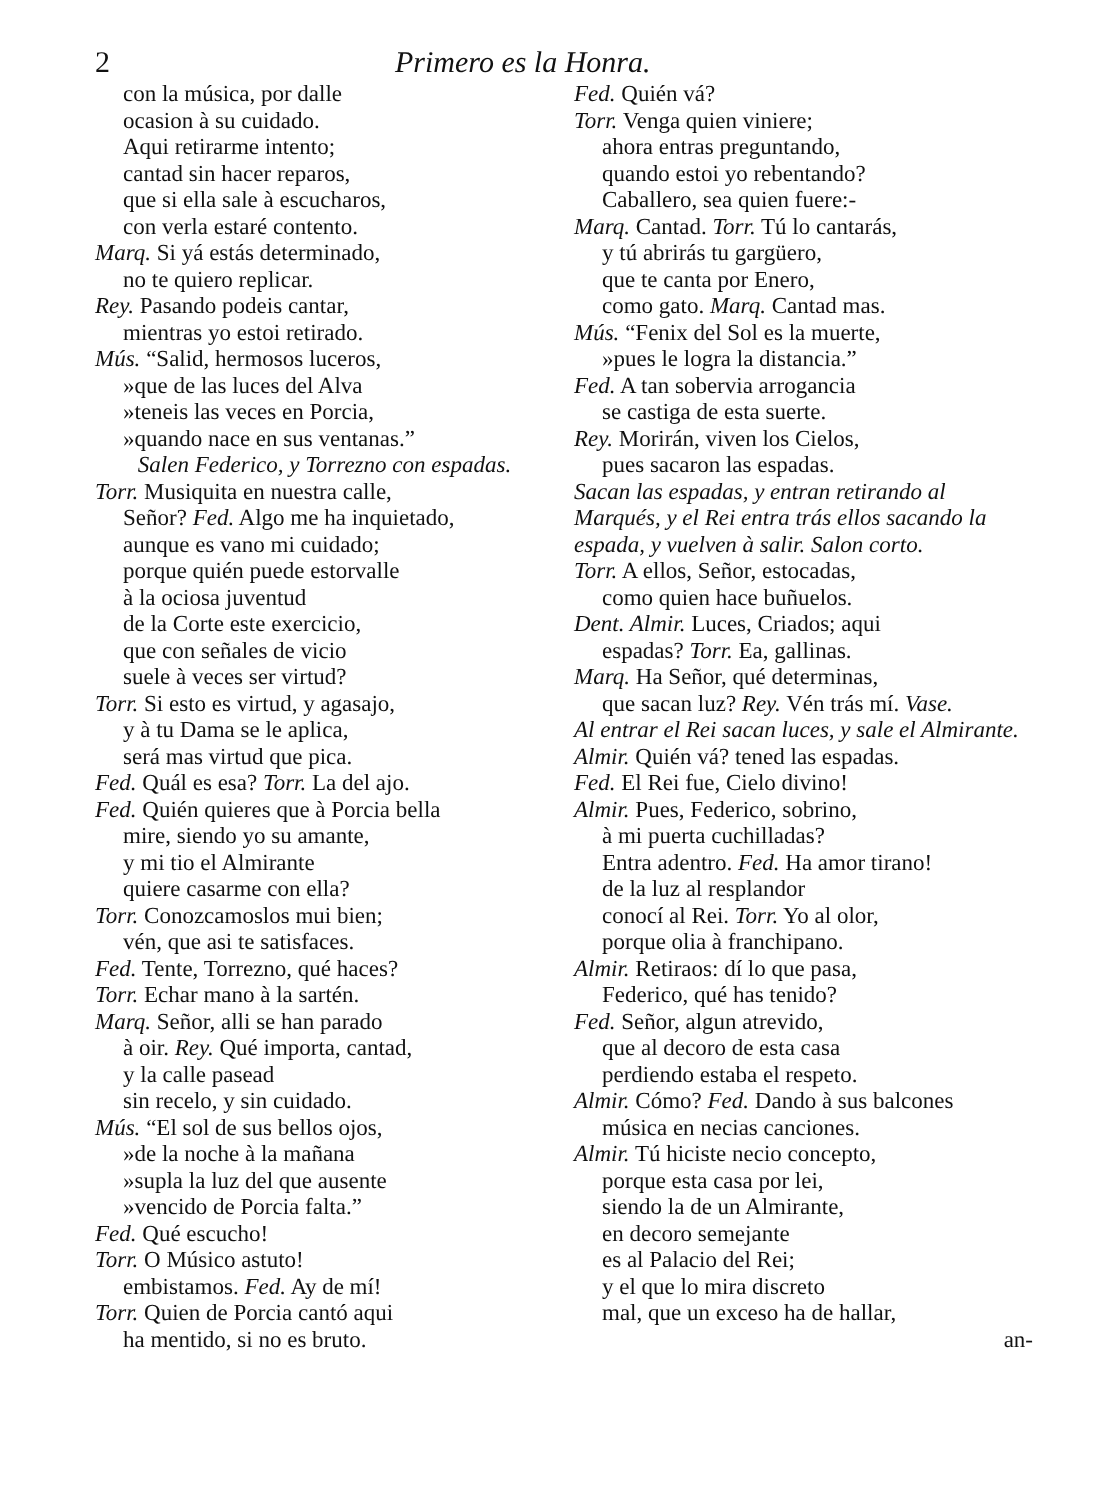2 Primero es la Honra.
con la música, por dalle
ocasion à su cuidado.
Aqui retirarme intento;
cantad sin hacer reparos,
que si ella sale à escucharos,
con verla estaré contento.
Marq. Si yá estás determinado,
no te quiero replicar.
Rey. Pasando podeis cantar,
mientras yo estoi retirado.
Mús. “Salid, hermosos luceros,
»que de las luces del Alva
»teneis las veces en Porcia,
»quando nace en sus ventanas.”
Salen Federico, y Torrezno con espadas.
Torr. Musiquita en nuestra calle,
Señor? Fed. Algo me ha inquietado,
aunque es vano mi cuidado;
porque quién puede estorvalle
à la ociosa juventud
de la Corte este exercicio,
que con señales de vicio
suele à veces ser virtud?
Torr. Si esto es virtud, y agasajo,
y à tu Dama se le aplica,
será mas virtud que pica.
Fed. Quál es esa? Torr. La del ajo.
Fed. Quién quieres que à Porcia bella
mire, siendo yo su amante,
y mi tio el Almirante
quiere casarme con ella?
Torr. Conozcamoslos mui bien;
vén, que asi te satisfaces.
Fed. Tente, Torrezno, qué haces?
Torr. Echar mano à la sartén.
Marq. Señor, alli se han parado
à oir. Rey. Qué importa, cantad,
y la calle pasead
sin recelo, y sin cuidado.
Mús. “El sol de sus bellos ojos,
»de la noche à la mañana
»supla la luz del que ausente
»vencido de Porcia falta.”
Fed. Qué escucho!
Torr. O Músico astuto!
embistamos. Fed. Ay de mí!
Torr. Quien de Porcia cantó aqui
ha mentido, si no es bruto.
Fed. Quién vá?
Torr. Venga quien viniere;
ahora entras preguntando,
quando estoi yo rebentando?
Caballero, sea quien fuere:-
Marq. Cantad. Torr. Tú lo cantarás,
y tú abrirás tu gargüero,
que te canta por Enero,
como gato. Marq. Cantad mas.
Mús. “Fenix del Sol es la muerte,
»pues le logra la distancia.”
Fed. A tan sobervia arrogancia
se castiga de esta suerte.
Rey. Morirán, viven los Cielos,
pues sacaron las espadas.
Sacan las espadas, y entran retirando al Marqués, y el Rei entra trás ellos sacando la espada, y vuelven à salir. Salon corto.
Torr. A ellos, Señor, estocadas,
como quien hace buñuelos.
Dent. Almir. Luces, Criados; aqui
espadas? Torr. Ea, gallinas.
Marq. Ha Señor, qué determinas,
que sacan luz? Rey. Vén trás mí. Vase.
Al entrar el Rei sacan luces, y sale el Almirante.
Almir. Quién vá? tened las espadas.
Fed. El Rei fue, Cielo divino!
Almir. Pues, Federico, sobrino,
à mi puerta cuchilladas?
Entra adentro. Fed. Ha amor tirano!
de la luz al resplandor
conocí al Rei. Torr. Yo al olor,
porque olia à franchipano.
Almir. Retiraos: dí lo que pasa,
Federico, qué has tenido?
Fed. Señor, algun atrevido,
que al decoro de esta casa
perdiendo estaba el respeto.
Almir. Cómo? Fed. Dando à sus balcones
música en necias canciones.
Almir. Tú hiciste necio concepto,
porque esta casa por lei,
siendo la de un Almirante,
en decoro semejante
es al Palacio del Rei;
y el que lo mira discreto
mal, que un exceso ha de hallar,
an-